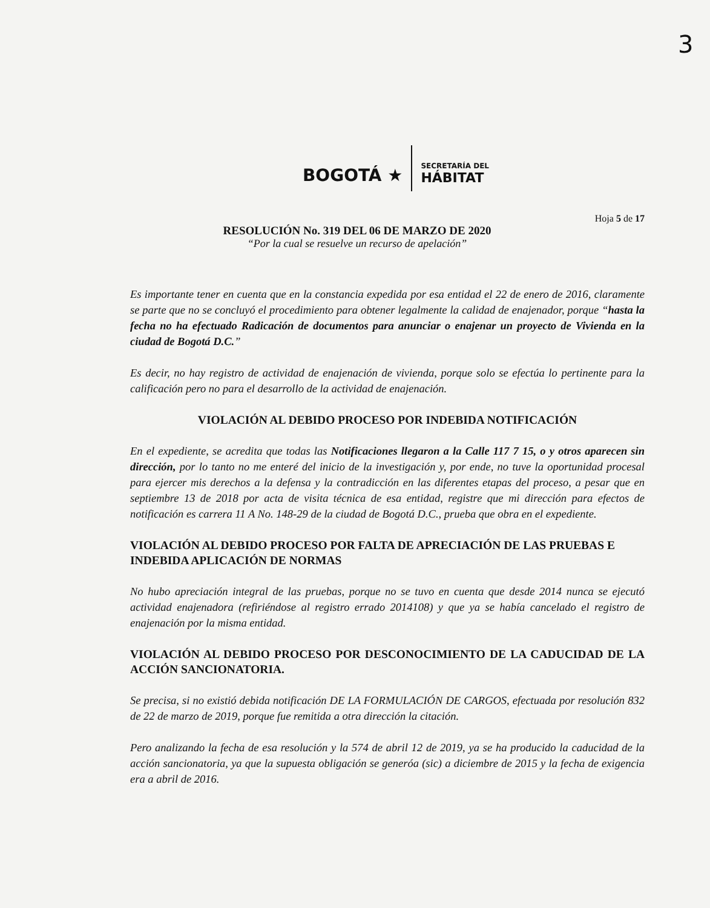3
BOGOTÁ ★
SECRETARÍA DEL
HÁBITAT
Hoja 5 de 17
RESOLUCIÓN No. 319 DEL 06 DE MARZO DE 2020
“Por la cual se resuelve un recurso de apelación”
Es importante tener en cuenta que en la constancia expedida por esa entidad el 22 de enero de 2016, claramente se parte que no se concluyó el procedimiento para obtener legalmente la calidad de enajenador, porque “hasta la fecha no ha efectuado Radicación de documentos para anunciar o enajenar un proyecto de Vivienda en la ciudad de Bogotá D.C.”
Es decir, no hay registro de actividad de enajenación de vivienda, porque solo se efectúa lo pertinente para la calificación pero no para el desarrollo de la actividad de enajenación.
VIOLACIÓN AL DEBIDO PROCESO POR INDEBIDA NOTIFICACIÓN
En el expediente, se acredita que todas las Notificaciones llegaron a la Calle 117 7 15, o y otros aparecen sin dirección, por lo tanto no me enteré del inicio de la investigación y, por ende, no tuve la oportunidad procesal para ejercer mis derechos a la defensa y la contradicción en las diferentes etapas del proceso, a pesar que en septiembre 13 de 2018 por acta de visita técnica de esa entidad, registre que mi dirección para efectos de notificación es carrera 11 A No. 148-29 de la ciudad de Bogotá D.C., prueba que obra en el expediente.
VIOLACIÓN AL DEBIDO PROCESO POR FALTA DE APRECIACIÓN DE LAS PRUEBAS E INDEBIDA APLICACIÓN DE NORMAS
No hubo apreciación integral de las pruebas, porque no se tuvo en cuenta que desde 2014 nunca se ejecutó actividad enajenadora (refiriéndose al registro errado 2014108) y que ya se había cancelado el registro de enajenación por la misma entidad.
VIOLACIÓN AL DEBIDO PROCESO POR DESCONOCIMIENTO DE LA CADUCIDAD DE LA ACCIÓN SANCIONATORIA.
Se precisa, si no existió debida notificación DE LA FORMULACIÓN DE CARGOS, efectuada por resolución 832 de 22 de marzo de 2019, porque fue remitida a otra dirección la citación.
Pero analizando la fecha de esa resolución y la 574 de abril 12 de 2019, ya se ha producido la caducidad de la acción sancionatoria, ya que la supuesta obligación se generóa (sic) a diciembre de 2015 y la fecha de exigencia era a abril de 2016.